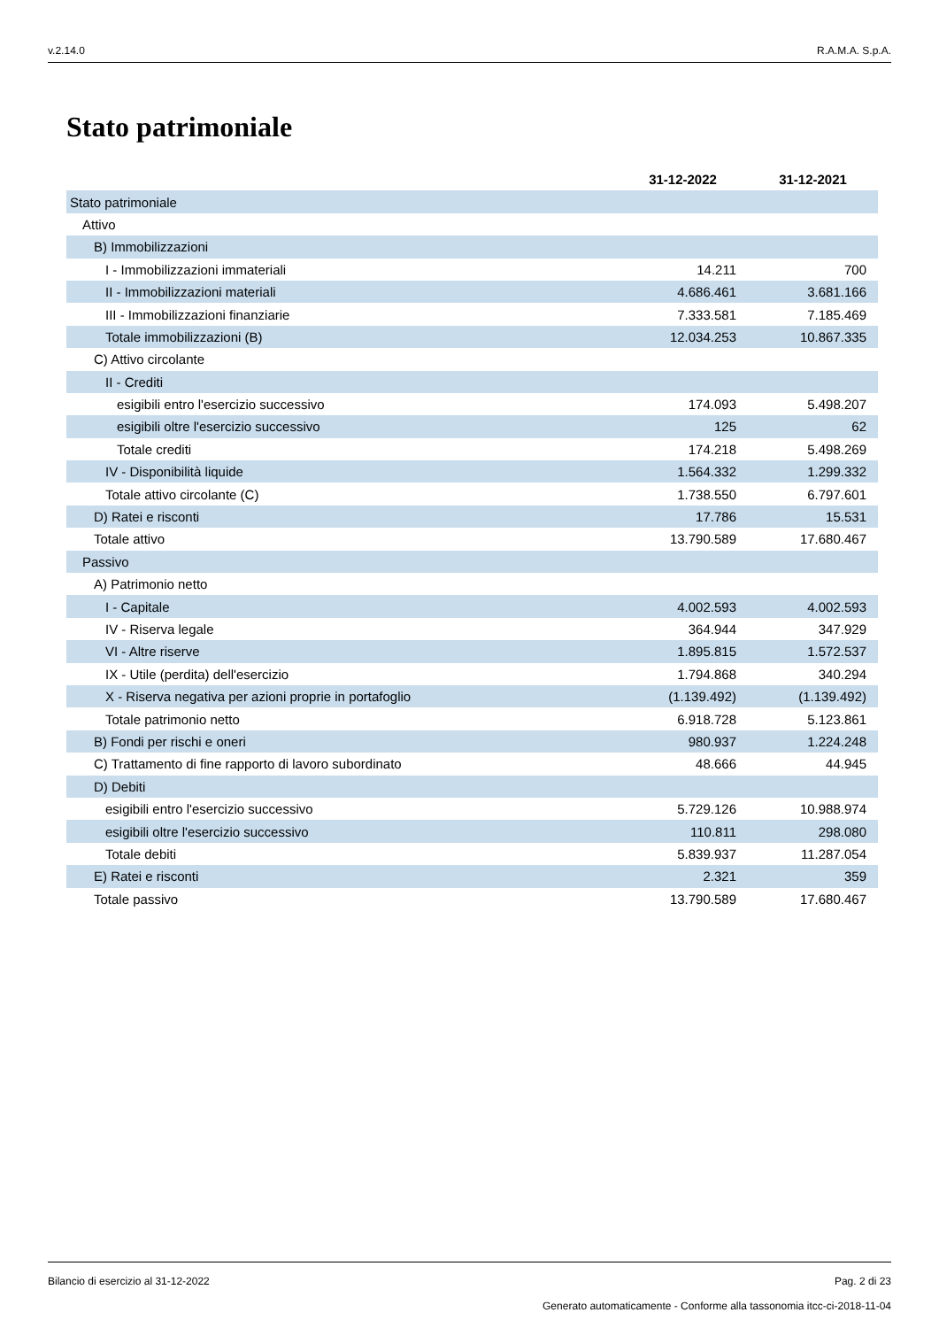v.2.14.0 R.A.M.A. S.p.A.
Stato patrimoniale
| | 31-12-2022 | 31-12-2021 |
| --- | --- | --- |
| Stato patrimoniale | | |
| Attivo | | |
| B) Immobilizzazioni | | |
| I - Immobilizzazioni immateriali | 14.211 | 700 |
| II - Immobilizzazioni materiali | 4.686.461 | 3.681.166 |
| III - Immobilizzazioni finanziarie | 7.333.581 | 7.185.469 |
| Totale immobilizzazioni (B) | 12.034.253 | 10.867.335 |
| C) Attivo circolante | | |
| II - Crediti | | |
| esigibili entro l'esercizio successivo | 174.093 | 5.498.207 |
| esigibili oltre l'esercizio successivo | 125 | 62 |
| Totale crediti | 174.218 | 5.498.269 |
| IV - Disponibilità liquide | 1.564.332 | 1.299.332 |
| Totale attivo circolante (C) | 1.738.550 | 6.797.601 |
| D) Ratei e risconti | 17.786 | 15.531 |
| Totale attivo | 13.790.589 | 17.680.467 |
| Passivo | | |
| A) Patrimonio netto | | |
| I - Capitale | 4.002.593 | 4.002.593 |
| IV - Riserva legale | 364.944 | 347.929 |
| VI - Altre riserve | 1.895.815 | 1.572.537 |
| IX - Utile (perdita) dell'esercizio | 1.794.868 | 340.294 |
| X - Riserva negativa per azioni proprie in portafoglio | (1.139.492) | (1.139.492) |
| Totale patrimonio netto | 6.918.728 | 5.123.861 |
| B) Fondi per rischi e oneri | 980.937 | 1.224.248 |
| C) Trattamento di fine rapporto di lavoro subordinato | 48.666 | 44.945 |
| D) Debiti | | |
| esigibili entro l'esercizio successivo | 5.729.126 | 10.988.974 |
| esigibili oltre l'esercizio successivo | 110.811 | 298.080 |
| Totale debiti | 5.839.937 | 11.287.054 |
| E) Ratei e risconti | 2.321 | 359 |
| Totale passivo | 13.790.589 | 17.680.467 |
Bilancio di esercizio al 31-12-2022 Pag. 2 di 23
Generato automaticamente - Conforme alla tassonomia itcc-ci-2018-11-04